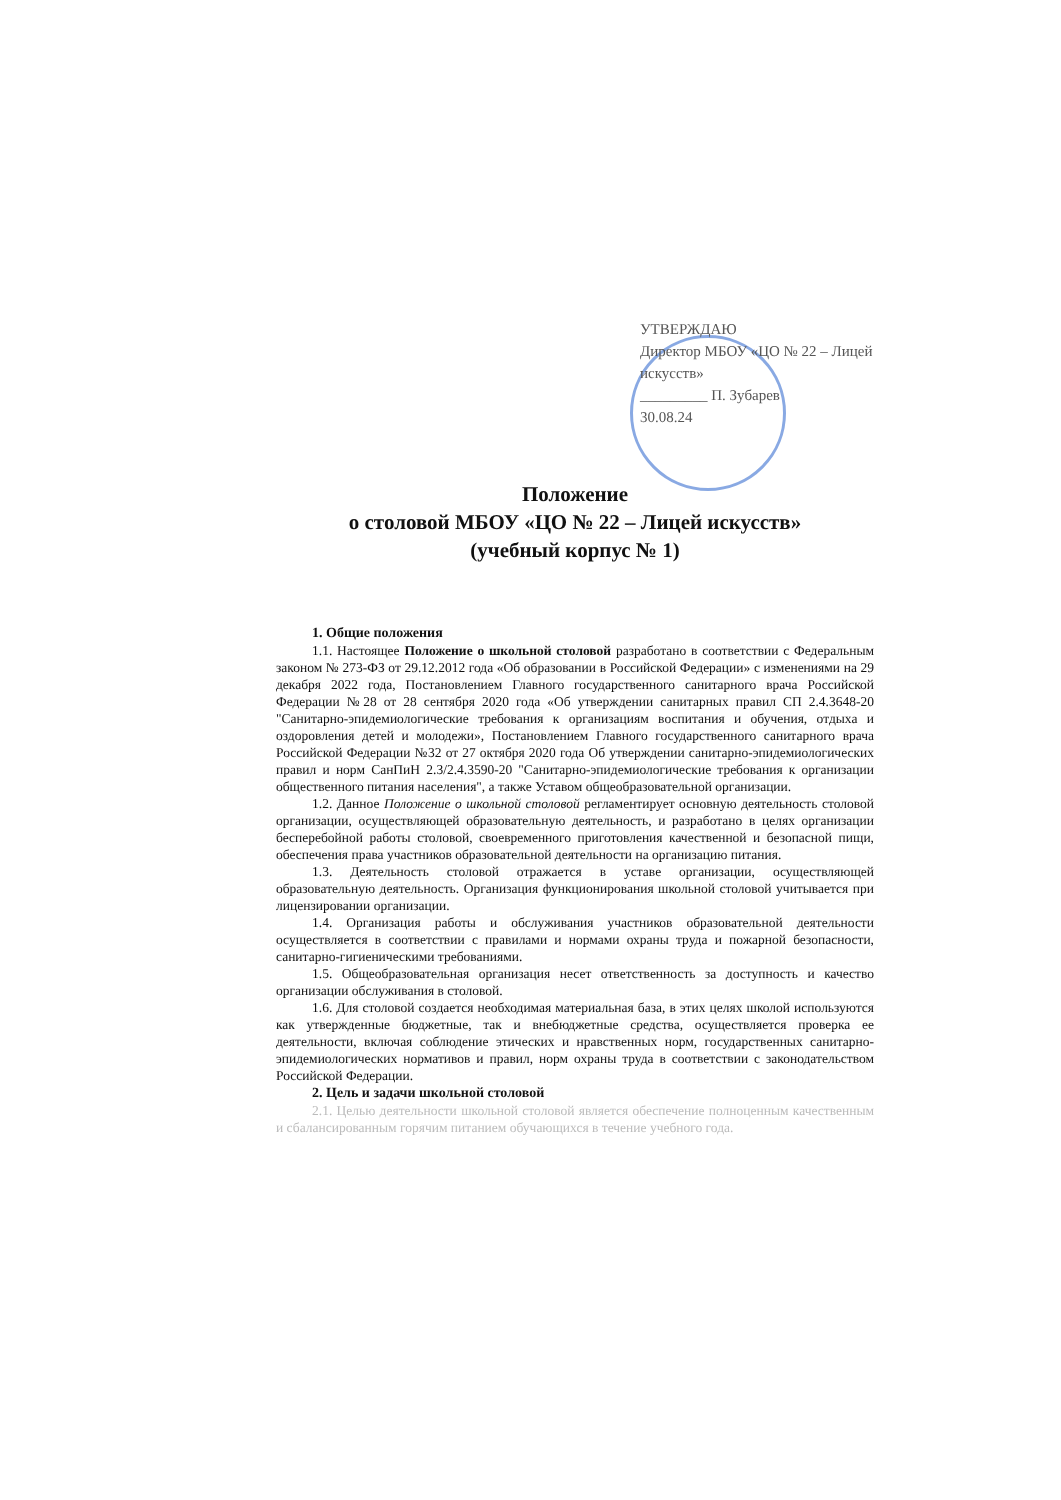УТВЕРЖДАЮ
Директор МБОУ «ЦО № 22 – Лицей искусств»
_________ П. Зубарев
30.08.24
Положение
о столовой МБОУ «ЦО № 22 – Лицей искусств»
(учебный корпус № 1)
1. Общие положения
1.1. Настоящее Положение о школьной столовой разработано в соответствии с Федеральным законом № 273-ФЗ от 29.12.2012 года «Об образовании в Российской Федерации» с изменениями на 29 декабря 2022 года, Постановлением Главного государственного санитарного врача Российской Федерации №28 от 28 сентября 2020 года «Об утверждении санитарных правил СП 2.4.3648-20 "Санитарно-эпидемиологические требования к организациям воспитания и обучения, отдыха и оздоровления детей и молодежи», Постановлением Главного государственного санитарного врача Российской Федерации №32 от 27 октября 2020 года Об утверждении санитарно-эпидемиологических правил и норм СанПиН 2.3/2.4.3590-20 "Санитарно-эпидемиологические требования к организации общественного питания населения", а также Уставом общеобразовательной организации.
1.2. Данное Положение о школьной столовой регламентирует основную деятельность столовой организации, осуществляющей образовательную деятельность, и разработано в целях организации бесперебойной работы столовой, своевременного приготовления качественной и безопасной пищи, обеспечения права участников образовательной деятельности на организацию питания.
1.3. Деятельность столовой отражается в уставе организации, осуществляющей образовательную деятельность. Организация функционирования школьной столовой учитывается при лицензировании организации.
1.4. Организация работы и обслуживания участников образовательной деятельности осуществляется в соответствии с правилами и нормами охраны труда и пожарной безопасности, санитарно-гигиеническими требованиями.
1.5. Общеобразовательная организация несет ответственность за доступность и качество организации обслуживания в столовой.
1.6. Для столовой создается необходимая материальная база, в этих целях школой используются как утвержденные бюджетные, так и внебюджетные средства, осуществляется проверка ее деятельности, включая соблюдение этических и нравственных норм, государственных санитарно-эпидемиологических нормативов и правил, норм охраны труда в соответствии с законодательством Российской Федерации.
2. Цель и задачи школьной столовой
2.1. Целью деятельности школьной столовой является обеспечение полноценным качественным и сбалансированным горячим питанием обучающихся в течение учебного года.